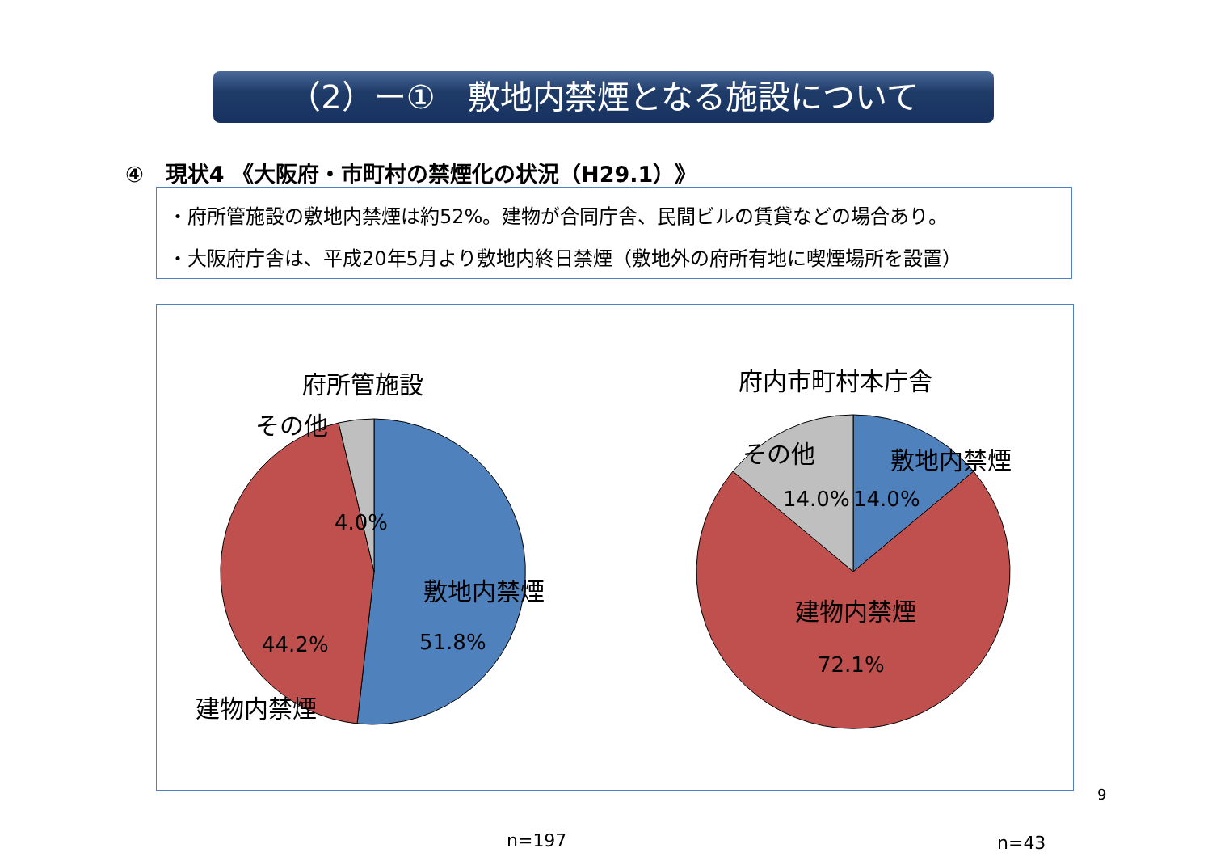（2）ー①　敷地内禁煙となる施設について
④　現状4 《大阪府・市町村の禁煙化の状況（H29.1）》
・府所管施設の敷地内禁煙は約52%。建物が合同庁舎、民間ビルの賃貸などの場合あり。
・大阪府庁舎は、平成20年5月より敷地内終日禁煙（敷地外の府所有地に喫煙場所を設置）
府所管施設
その他
4.0%
敷地内禁煙
51.8%
44.2%
建物内禁煙
n=197
府内市町村本庁舎
その他 敷地内禁煙
14.0% 14.0%
建物内禁煙
72.1%
n=43
9